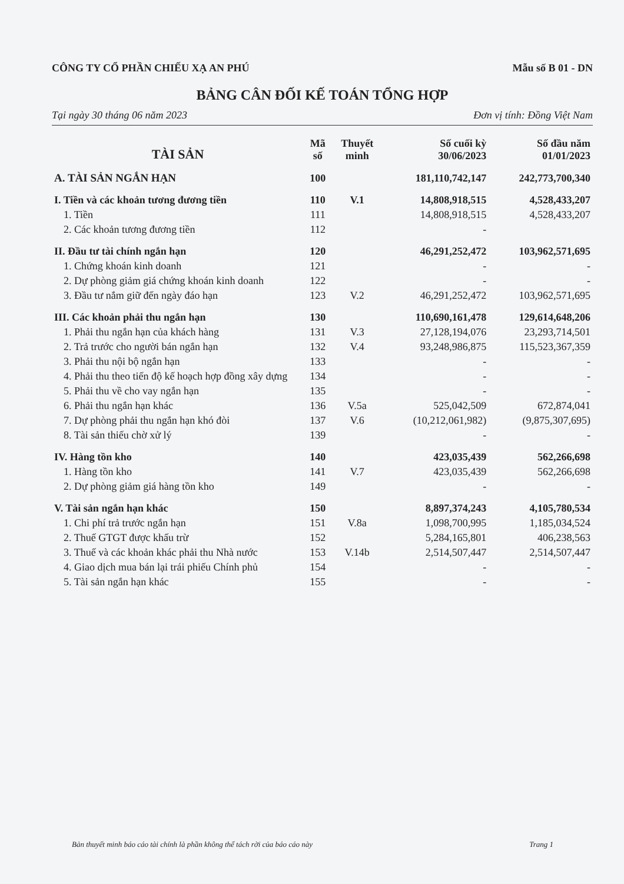CÔNG TY CỔ PHẦN CHIẾU XẠ AN PHÚ Mẫu số B 01 - DN
BẢNG CÂN ĐỐI KẾ TOÁN TỔNG HỢP
Tại ngày 30 tháng 06 năm 2023 Đơn vị tính: Đồng Việt Nam
| TÀI SẢN | Mã số | Thuyết minh | Số cuối kỳ 30/06/2023 | Số đầu năm 01/01/2023 |
| --- | --- | --- | --- | --- |
| A. TÀI SẢN NGẮN HẠN | 100 | | 181,110,742,147 | 242,773,700,340 |
| I. Tiền và các khoản tương đương tiền | 110 | V.1 | 14,808,918,515 | 4,528,433,207 |
| 1. Tiền | 111 | | 14,808,918,515 | 4,528,433,207 |
| 2. Các khoản tương đương tiền | 112 | | - | |
| II. Đầu tư tài chính ngắn hạn | 120 | | 46,291,252,472 | 103,962,571,695 |
| 1. Chứng khoán kinh doanh | 121 | | - | - |
| 2. Dự phòng giảm giá chứng khoán kinh doanh | 122 | | - | - |
| 3. Đầu tư nắm giữ đến ngày đáo hạn | 123 | V.2 | 46,291,252,472 | 103,962,571,695 |
| III. Các khoản phải thu ngắn hạn | 130 | | 110,690,161,478 | 129,614,648,206 |
| 1. Phải thu ngắn hạn của khách hàng | 131 | V.3 | 27,128,194,076 | 23,293,714,501 |
| 2. Trả trước cho người bán ngắn hạn | 132 | V.4 | 93,248,986,875 | 115,523,367,359 |
| 3. Phải thu nội bộ ngắn hạn | 133 | | - | - |
| 4. Phải thu theo tiến độ kế hoạch hợp đồng xây dựng | 134 | | - | - |
| 5. Phải thu về cho vay ngắn hạn | 135 | | - | - |
| 6. Phải thu ngắn hạn khác | 136 | V.5a | 525,042,509 | 672,874,041 |
| 7. Dự phòng phải thu ngắn hạn khó đòi | 137 | V.6 | (10,212,061,982) | (9,875,307,695) |
| 8. Tài sản thiếu chờ xử lý | 139 | | - | - |
| IV. Hàng tồn kho | 140 | | 423,035,439 | 562,266,698 |
| 1. Hàng tồn kho | 141 | V.7 | 423,035,439 | 562,266,698 |
| 2. Dự phòng giảm giá hàng tồn kho | 149 | | - | - |
| V. Tài sản ngắn hạn khác | 150 | | 8,897,374,243 | 4,105,780,534 |
| 1. Chi phí trả trước ngắn hạn | 151 | V.8a | 1,098,700,995 | 1,185,034,524 |
| 2. Thuế GTGT được khấu trừ | 152 | | 5,284,165,801 | 406,238,563 |
| 3. Thuế và các khoản khác phải thu Nhà nước | 153 | V.14b | 2,514,507,447 | 2,514,507,447 |
| 4. Giao dịch mua bán lại trái phiếu Chính phủ | 154 | | - | - |
| 5. Tài sản ngắn hạn khác | 155 | | - | - |
Bản thuyết minh báo cáo tài chính là phần không thể tách rời của báo cáo này Trang 1